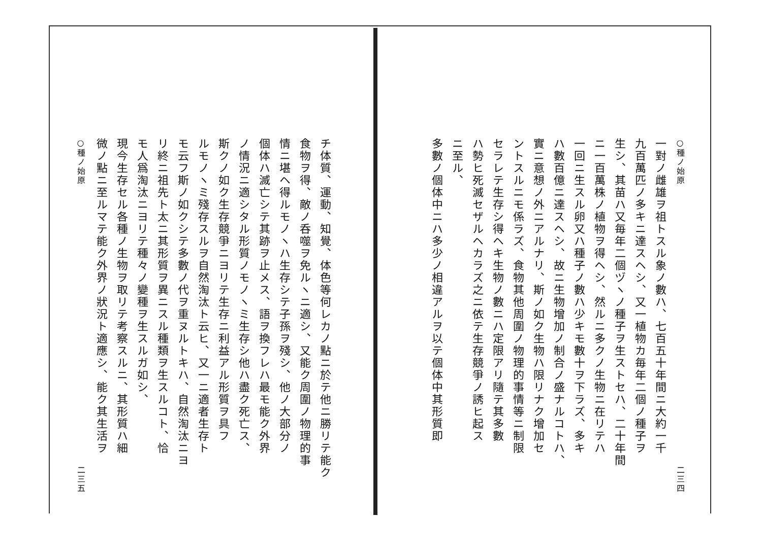○種ノ始原 二三四
一對ノ雌雄ヲ祖トスル象ノ數ハ、七百五十年間ニ大約一千
九百萬匹ノ多キニ達スヘシ、又一植物カ毎年二個ノ種子ヲ
生シ、其苗ハ又毎年二個ヅヽノ種子ヲ生ストセハ、二十年間
ニ一百萬株ノ植物ヲ得ヘシ、然ルニ多クノ生物ニ在リテハ
一回ニ生スル卵又ハ種子ノ數ハ少キモ數十ヲ下ラズ、多キ
ハ數百億ニ達スヘシ、故ニ生物增加ノ制合ノ盛ナルコトハ、
實ニ意想ノ外ニアルナリ、斯ノ如ク生物ハ限リナク增加セ
ントスルニモ係ラズ、食物其他周圍ノ物理的事情等ニ制限
セラレテ生存シ得ヘキ生物ノ數ニハ定限アリ隨テ其多數
ハ勢ヒ死滅セザルヘカラズ之ニ依テ生存競爭ノ誘ヒ起ス
ニ至ル、
多數ノ個体中ニハ多少ノ相違アルヲ以テ個体中其形質即
チ体質、運動、知覺、体色等何レカノ點ニ於テ他ニ勝リテ能ク
食物ヲ得、敵ノ呑噬ヲ免ルヽニ適シ、又能ク周圍ノ物理的事
情ニ堪ヘ得ルモノヽハ生存シテ子孫ヲ殘シ、他ノ大部分ノ
個体ハ滅亡シテ其跡ヲ止メス、語ヲ換フレハ最モ能ク外界
ノ情況ニ適シタル形質ノモノヽミ生存シ他ハ盡ク死亡ス、
斯クノ如ク生存競爭ニヨリテ生存ニ利益アル形質ヲ具フ
ルモノヽミ殘存スルヲ自然淘汰ト云ヒ、又一ニ適者生存ト
モ云フ斯ノ如クシテ多數ノ代ヲ重ヌルトキハ、自然淘汰ニヨ
リ終ニ祖先ト太ニ其形質ヲ異ニスル種類ヲ生スルコト、恰
モ人爲淘汰ニヨリテ種々ノ變種ヲ生スルガ如シ、
現今生存セル各種ノ生物ヲ取リテ考察スルニ、其形質ハ細
微ノ點ニ至ルマテ能ク外界ノ狀況ト適應シ、能ク其生活ヲ
○種ノ始原 二三五